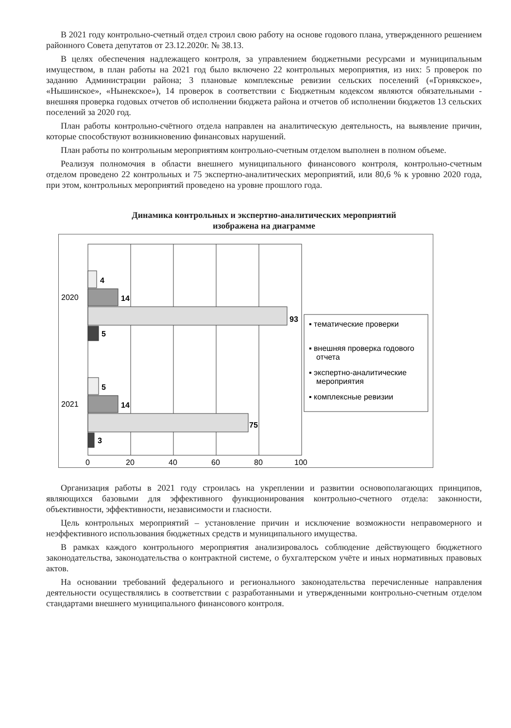В 2021 году контрольно-счетный отдел строил свою работу на основе годового плана, утвержденного решением районного Совета депутатов от 23.12.2020г. № 38.13.
В целях обеспечения надлежащего контроля, за управлением бюджетными ресурсами и муниципальным имуществом, в план работы на 2021 год было включено 22 контрольных мероприятия, из них: 5 проверок по заданию Администрации района; 3 плановые комплексные ревизии сельских поселений («Горнякское», «Нышинское», «Нынекское»), 14 проверок в соответствии с Бюджетным кодексом являются обязательными - внешняя проверка годовых отчетов об исполнении бюджета района и отчетов об исполнении бюджетов 13 сельских поселений за 2020 год.
План работы контрольно-счётного отдела направлен на аналитическую деятельность, на выявление причин, которые способствуют возникновению финансовых нарушений.
План работы по контрольным мероприятиям контрольно-счетным отделом выполнен в полном объеме.
Реализуя полномочия в области внешнего муниципального финансового контроля, контрольно-счетным отделом проведено 22 контрольных и 75 экспертно-аналитических мероприятий, или 80,6 % к уровню 2020 года, при этом, контрольных мероприятий проведено на уровне прошлого года.
Динамика контрольных и экспертно-аналитических мероприятий
изображена на диаграмме
4
14
93
5
5
14
75
3
2020
2021
0
20
40
60
80
100
▪ тематические проверки
▪ внешняя проверка годового
отчета
▪ экспертно-аналитические
мероприятия
▪ комплексные ревизии
Организация работы в 2021 году строилась на укреплении и развитии основополагающих принципов, являющихся базовыми для эффективного функционирования контрольно-счетного отдела: законности, объективности, эффективности, независимости и гласности.
Цель контрольных мероприятий – установление причин и исключение возможности неправомерного и неэффективного использования бюджетных средств и муниципального имущества.
В рамках каждого контрольного мероприятия анализировалось соблюдение действующего бюджетного законодательства, законодательства о контрактной системе, о бухгалтерском учёте и иных нормативных правовых актов.
На основании требований федерального и регионального законодательства перечисленные направления деятельности осуществлялись в соответствии с разработанными и утвержденными контрольно-счетным отделом стандартами внешнего муниципального финансового контроля.